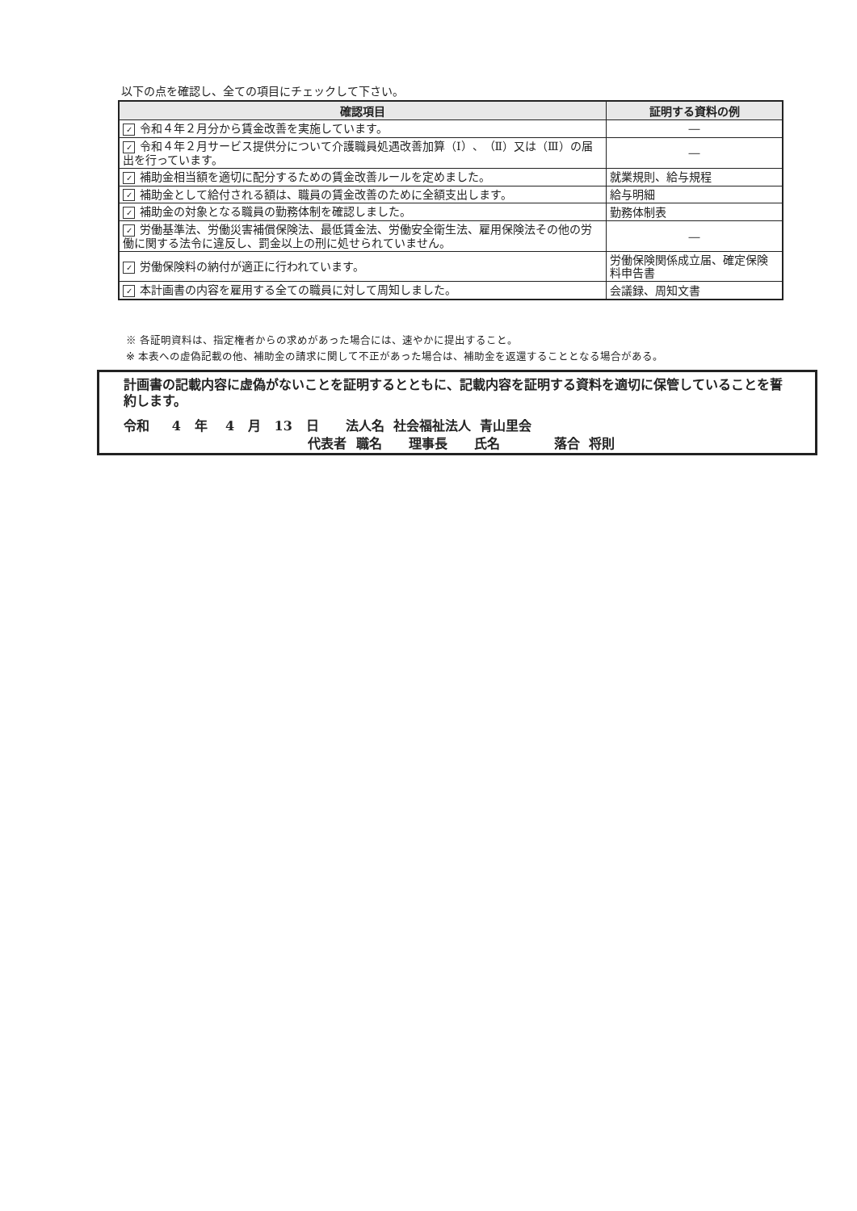以下の点を確認し、全ての項目にチェックして下さい。
| 確認項目 | 証明する資料の例 |
| --- | --- |
| ✓ 令和４年２月分から賃金改善を実施しています。 | ― |
| ✓ 令和４年２月サービス提供分について介護職員処遇改善加算（Ⅰ）、（Ⅱ）又は（Ⅲ）の届出を行っています。 | ― |
| ✓ 補助金相当額を適切に配分するための賃金改善ルールを定めました。 | 就業規則、給与規程 |
| ✓ 補助金として給付される額は、職員の賃金改善のために全額支出します。 | 給与明細 |
| ✓ 補助金の対象となる職員の勤務体制を確認しました。 | 勤務体制表 |
| ✓ 労働基準法、労働災害補償保険法、最低賃金法、労働安全衛生法、雇用保険法その他の労働に関する法令に違反し、罰金以上の刑に処せられていません。 | ― |
| ✓ 労働保険料の納付が適正に行われています。 | 労働保険関係成立届、確定保険料申告書 |
| ✓ 本計画書の内容を雇用する全ての職員に対して周知しました。 | 会議録、周知文書 |
※ 各証明資料は、指定権者からの求めがあった場合には、速やかに提出すること。
※ 本表への虚偽記載の他、補助金の請求に関して不正があった場合は、補助金を返還することとなる場合がある。
計画書の記載内容に虚偽がないことを証明するとともに、記載内容を証明する資料を適切に保管していることを誓約します。
令和 4 年 4 月 13 日 法人名 社会福祉法人 青山里会 代表者 職名 理事長 氏名 落合 将則